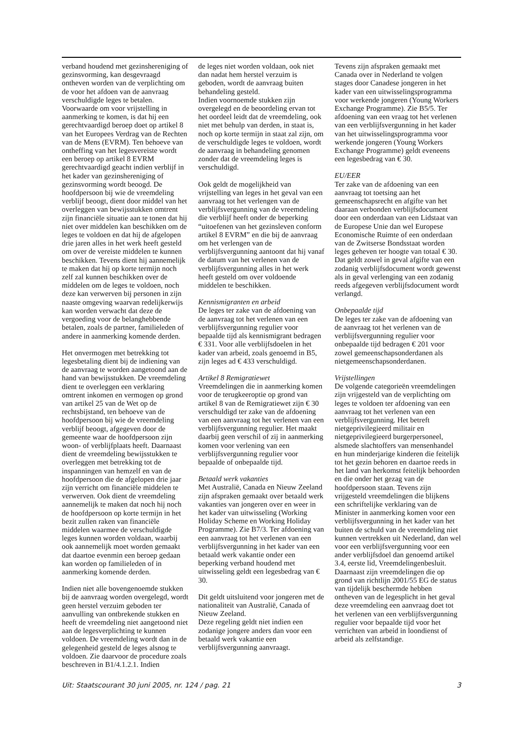verband houdend met gezinshereniging of gezinsvorming, kan desgevraagd ontheven worden van de verplichting om de voor het afdoen van de aanvraag verschuldigde leges te betalen. Voorwaarde om voor vrijstelling in aanmerking te komen, is dat hij een gerechtvaardigd beroep doet op artikel 8 van het Europees Verdrag van de Rechten van de Mens (EVRM). Ten behoeve van ontheffing van het legesvereiste wordt een beroep op artikel 8 EVRM gerechtvaardigd geacht indien verblijf in het kader van gezinshereniging of gezinsvorming wordt beoogd. De hoofdpersoon bij wie de vreemdeling verblijf beoogt, dient door middel van het overleggen van bewijsstukken omtrent zijn financiële situatie aan te tonen dat hij niet over middelen kan beschikken om de leges te voldoen en dat hij de afgelopen drie jaren alles in het werk heeft gesteld om over de vereiste middelen te kunnen beschikken. Tevens dient hij aannemelijk te maken dat hij op korte termijn noch zelf zal kunnen beschikken over de middelen om de leges te voldoen, noch deze kan verwerven bij personen in zijn naaste omgeving waarvan redelijkerwijs kan worden verwacht dat deze de vergoeding voor de belanghebbende betalen, zoals de partner, familieleden of andere in aanmerking komende derden.
Het onvermogen met betrekking tot legesbetaling dient bij de indiening van de aanvraag te worden aangetoond aan de hand van bewijsstukken. De vreemdeling dient te overleggen een verklaring omtrent inkomen en vermogen op grond van artikel 25 van de Wet op de rechtsbijstand, ten behoeve van de hoofdpersoon bij wie de vreemdeling verblijf beoogt, afgegeven door de gemeente waar de hoofdpersoon zijn woon- of verblijfplaats heeft. Daarnaast dient de vreemdeling bewijsstukken te overleggen met betrekking tot de inspanningen van hemzelf en van de hoofdpersoon die de afgelopen drie jaar zijn verricht om financiële middelen te verwerven. Ook dient de vreemdeling aannemelijk te maken dat noch hij noch de hoofdpersoon op korte termijn in het bezit zullen raken van financiële middelen waarmee de verschuldigde leges kunnen worden voldaan, waarbij ook aannemelijk moet worden gemaakt dat daartoe evenmin een beroep gedaan kan worden op familieleden of in aanmerking komende derden.
Indien niet alle bovengenoemde stukken bij de aanvraag worden overgelegd, wordt geen herstel verzuim geboden ter aanvulling van ontbrekende stukken en heeft de vreemdeling niet aangetoond niet aan de legesverplichting te kunnen voldoen. De vreemdeling wordt dan in de gelegenheid gesteld de leges alsnog te voldoen. Zie daarvoor de procedure zoals beschreven in B1/4.1.2.1. Indien
de leges niet worden voldaan, ook niet dan nadat hem herstel verzuim is geboden, wordt de aanvraag buiten behandeling gesteld.
Indien voornoemde stukken zijn overgelegd en de beoordeling ervan tot het oordeel leidt dat de vreemdeling, ook niet met behulp van derden, in staat is, noch op korte termijn in staat zal zijn, om de verschuldigde leges te voldoen, wordt de aanvraag in behandeling genomen zonder dat de vreemdeling leges is verschuldigd.
Ook geldt de mogelijkheid van vrijstelling van leges in het geval van een aanvraag tot het verlengen van de verblijfsvergunning van de vreemdeling die verblijf heeft onder de beperking “uitoefenen van het gezinsleven conform artikel 8 EVRM” en die bij de aanvraag om het verlengen van de verblijfsvergunning aantoont dat hij vanaf de datum van het verlenen van de verblijfsvergunning alles in het werk heeft gesteld om over voldoende middelen te beschikken.
Kennismigranten en arbeid
De leges ter zake van de afdoening van de aanvraag tot het verlenen van een verblijfsvergunning regulier voor bepaalde tijd als kennismigrant bedragen € 331. Voor alle verblijfsdoelen in het kader van arbeid, zoals genoemd in B5, zijn leges ad € 433 verschuldigd.
Artikel 8 Remigratiewet
Vreemdelingen die in aanmerking komen voor de terugkeeroptie op grond van artikel 8 van de Remigratiewet zijn € 30 verschuldigd ter zake van de afdoening van een aanvraag tot het verlenen van een verblijfsvergunning regulier. Het maakt daarbij geen verschil of zij in aanmerking komen voor verlening van een verblijfsvergunning regulier voor bepaalde of onbepaalde tijd.
Betaald werk vakanties
Met Australië, Canada en Nieuw Zeeland zijn afspraken gemaakt over betaald werk vakanties van jongeren over en weer in het kader van uitwisseling (Working Holiday Scheme en Working Holiday Programme). Zie B7/3. Ter afdoening van een aanvraag tot het verlenen van een verblijfsvergunning in het kader van een betaald werk vakantie onder een beperking verband houdend met uitwisseling geldt een legesbedrag van € 30.
Dit geldt uitsluitend voor jongeren met de nationaliteit van Australië, Canada of Nieuw Zeeland.
Deze regeling geldt niet indien een zodanige jongere anders dan voor een betaald werk vakantie een verblijfsvergunning aanvraagt.
Tevens zijn afspraken gemaakt met Canada over in Nederland te volgen stages door Canadese jongeren in het kader van een uitwisselingsprogramma voor werkende jongeren (Young Workers Exchange Programme). Zie B5/5. Ter afdoening van een vraag tot het verlenen van een verblijfsvergunning in het kader van het uitwisselingsprogramma voor werkende jongeren (Young Workers Exchange Programme) geldt eveneens een legesbedrag van € 30.
EU/EER
Ter zake van de afdoening van een aanvraag tot toetsing aan het gemeenschapsrecht en afgifte van het daaraan verbonden verblijfsdocument door een onderdaan van een Lidstaat van de Europese Unie dan wel Europese Economische Ruimte of een onderdaan van de Zwitserse Bondsstaat worden leges geheven ter hoogte van totaal € 30. Dat geldt zowel in geval afgifte van een zodanig verblijfsdocument wordt gewenst als in geval verlenging van een zodanig reeds afgegeven verblijfsdocument wordt verlangd.
Onbepaalde tijd
De leges ter zake van de afdoening van de aanvraag tot het verlenen van de verblijfsvergunning regulier voor onbepaalde tijd bedragen € 201 voor zowel gemeenschapsonderdanen als nietgemeenschapsonderdanen.
Vrijstellingen
De volgende categorieën vreemdelingen zijn vrijgesteld van de verplichting om leges te voldoen ter afdoening van een aanvraag tot het verlenen van een verblijfsvergunning. Het betreft nietgeprivilegieerd militair en nietgeprivilegieerd burgerpersoneel, alsmede slachtoffers van mensenhandel en hun minderjarige kinderen die feitelijk tot het gezin behoren en daartoe reeds in het land van herkomst feitelijk behoorden en die onder het gezag van de hoofdpersoon staan. Tevens zijn vrijgesteld vreemdelingen die blijkens een schriftelijke verklaring van de Minister in aanmerking komen voor een verblijfsvergunning in het kader van het buiten de schuld van de vreemdeling niet kunnen vertrekken uit Nederland, dan wel voor een verblijfsvergunning voor een ander verblijfsdoel dan genoemd artikel 3.4, eerste lid, Vreemdelingenbesluit. Daarnaast zijn vreemdelingen die op grond van richtlijn 2001/55 EG de status van tijdelijk beschermde hebben ontheven van de legesplicht in het geval deze vreemdeling een aanvraag doet tot het verlenen van een verblijfsvergunning regulier voor bepaalde tijd voor het verrichten van arbeid in loondienst of arbeid als zelfstandige.
Uit: Staatscourant 30 juni 2005, nr. 124 / pag. 21 3